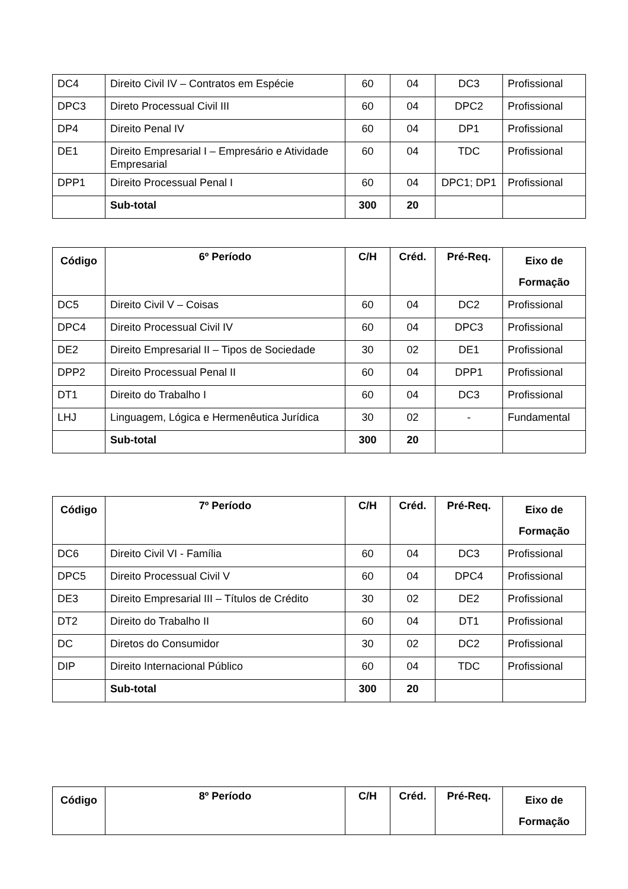| DC4 | Direito Civil IV – Contratos em Espécie | 60 | 04 | DC3 | Profissional |
| DPC3 | Direto Processual Civil III | 60 | 04 | DPC2 | Profissional |
| DP4 | Direito Penal IV | 60 | 04 | DP1 | Profissional |
| DE1 | Direito Empresarial I – Empresário e Atividade Empresarial | 60 | 04 | TDC | Profissional |
| DPP1 | Direito Processual Penal I | 60 | 04 | DPC1; DP1 | Profissional |
| | Sub-total | 300 | 20 | | |
| Código | 6º Período | C/H | Créd. | Pré-Req. | Eixo de Formação |
| --- | --- | --- | --- | --- | --- |
| DC5 | Direito Civil V – Coisas | 60 | 04 | DC2 | Profissional |
| DPC4 | Direito Processual Civil IV | 60 | 04 | DPC3 | Profissional |
| DE2 | Direito Empresarial II – Tipos de Sociedade | 30 | 02 | DE1 | Profissional |
| DPP2 | Direito Processual Penal II | 60 | 04 | DPP1 | Profissional |
| DT1 | Direito do Trabalho I | 60 | 04 | DC3 | Profissional |
| LHJ | Linguagem, Lógica e Hermenêutica Jurídica | 30 | 02 | - | Fundamental |
| | Sub-total | 300 | 20 | | |
| Código | 7º Período | C/H | Créd. | Pré-Req. | Eixo de Formação |
| --- | --- | --- | --- | --- | --- |
| DC6 | Direito Civil VI - Família | 60 | 04 | DC3 | Profissional |
| DPC5 | Direito Processual Civil V | 60 | 04 | DPC4 | Profissional |
| DE3 | Direito Empresarial III – Títulos de Crédito | 30 | 02 | DE2 | Profissional |
| DT2 | Direito do Trabalho II | 60 | 04 | DT1 | Profissional |
| DC | Diretos do Consumidor | 30 | 02 | DC2 | Profissional |
| DIP | Direito Internacional Público | 60 | 04 | TDC | Profissional |
| | Sub-total | 300 | 20 | | |
| Código | 8º Período | C/H | Créd. | Pré-Req. | Eixo de Formação |
| --- | --- | --- | --- | --- | --- |